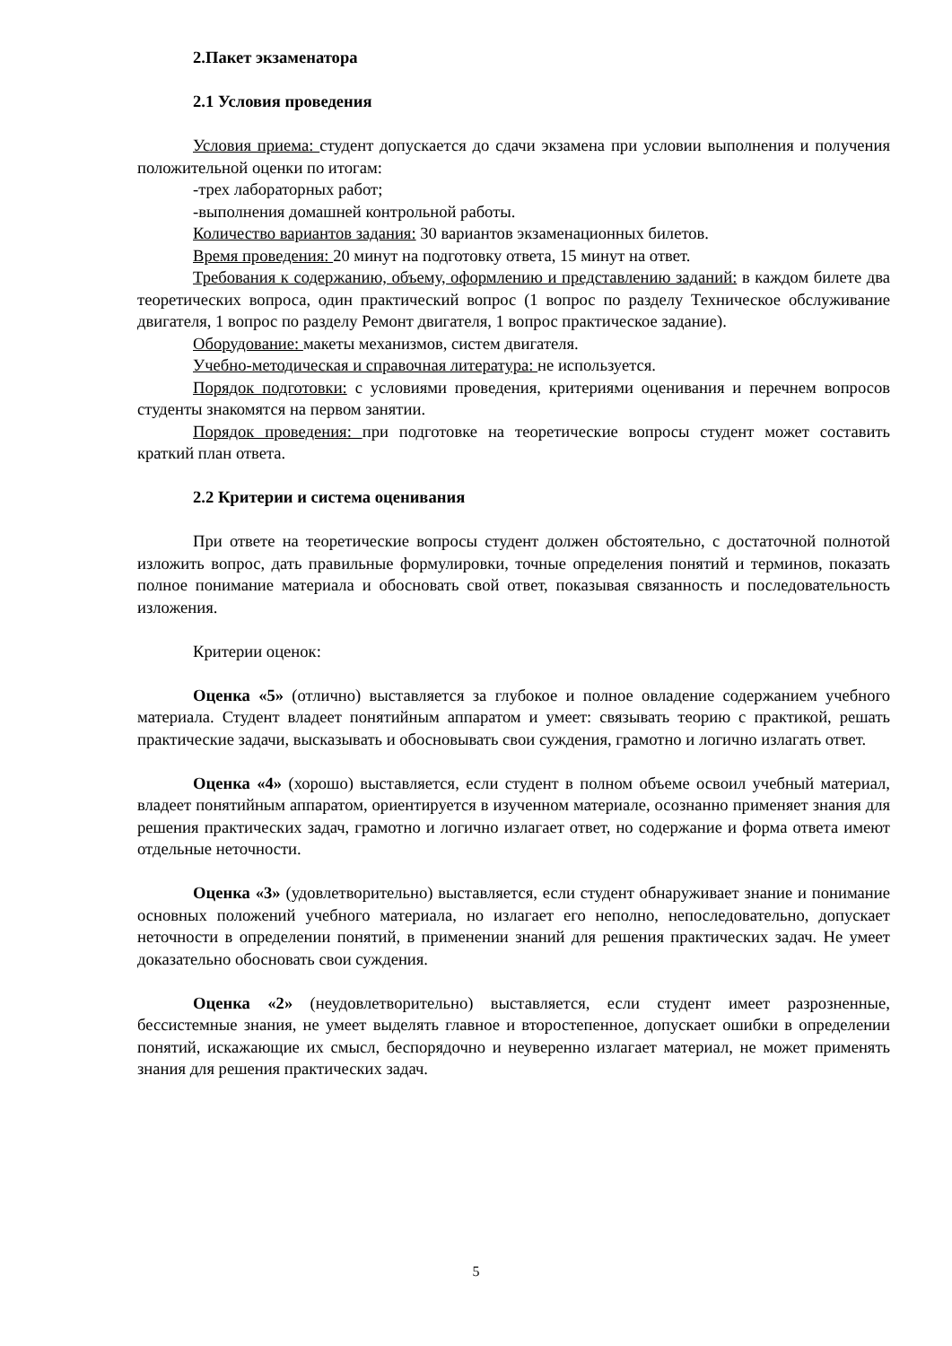2.Пакет экзаменатора
2.1 Условия проведения
Условия приема: студент допускается до сдачи экзамена при условии выполнения и получения положительной оценки по итогам:
-трех лабораторных работ;
-выполнения домашней контрольной работы.
Количество вариантов задания: 30 вариантов экзаменационных билетов.
Время проведения: 20 минут на подготовку ответа, 15 минут на ответ.
Требования к содержанию, объему, оформлению и представлению заданий: в каждом билете два теоретических вопроса, один практический вопрос (1 вопрос по разделу Техническое обслуживание двигателя, 1 вопрос по разделу Ремонт двигателя, 1 вопрос практическое задание).
Оборудование: макеты механизмов, систем двигателя.
Учебно-методическая и справочная литература: не используется.
Порядок подготовки: с условиями проведения, критериями оценивания и перечнем вопросов студенты знакомятся на первом занятии.
Порядок проведения: при подготовке на теоретические вопросы студент может составить краткий план ответа.
2.2 Критерии и система оценивания
При ответе на теоретические вопросы студент должен обстоятельно, с достаточной полнотой изложить вопрос, дать правильные формулировки, точные определения понятий и терминов, показать полное понимание материала и обосновать свой ответ, показывая связанность и последовательность изложения.
Критерии оценок:
Оценка «5» (отлично) выставляется за глубокое и полное овладение содержанием учебного материала. Студент владеет понятийным аппаратом и умеет: связывать теорию с практикой, решать практические задачи, высказывать и обосновывать свои суждения, грамотно и логично излагать ответ.
Оценка «4» (хорошо) выставляется, если студент в полном объеме освоил учебный материал, владеет понятийным аппаратом, ориентируется в изученном материале, осознанно применяет знания для решения практических задач, грамотно и логично излагает ответ, но содержание и форма ответа имеют отдельные неточности.
Оценка «3» (удовлетворительно) выставляется, если студент обнаруживает знание и понимание основных положений учебного материала, но излагает его неполно, непоследовательно, допускает неточности в определении понятий, в применении знаний для решения практических задач. Не умеет доказательно обосновать свои суждения.
Оценка «2» (неудовлетворительно) выставляется, если студент имеет разрозненные, бессистемные знания, не умеет выделять главное и второстепенное, допускает ошибки в определении понятий, искажающие их смысл, беспорядочно и неуверенно излагает материал, не может применять знания для решения практических задач.
5